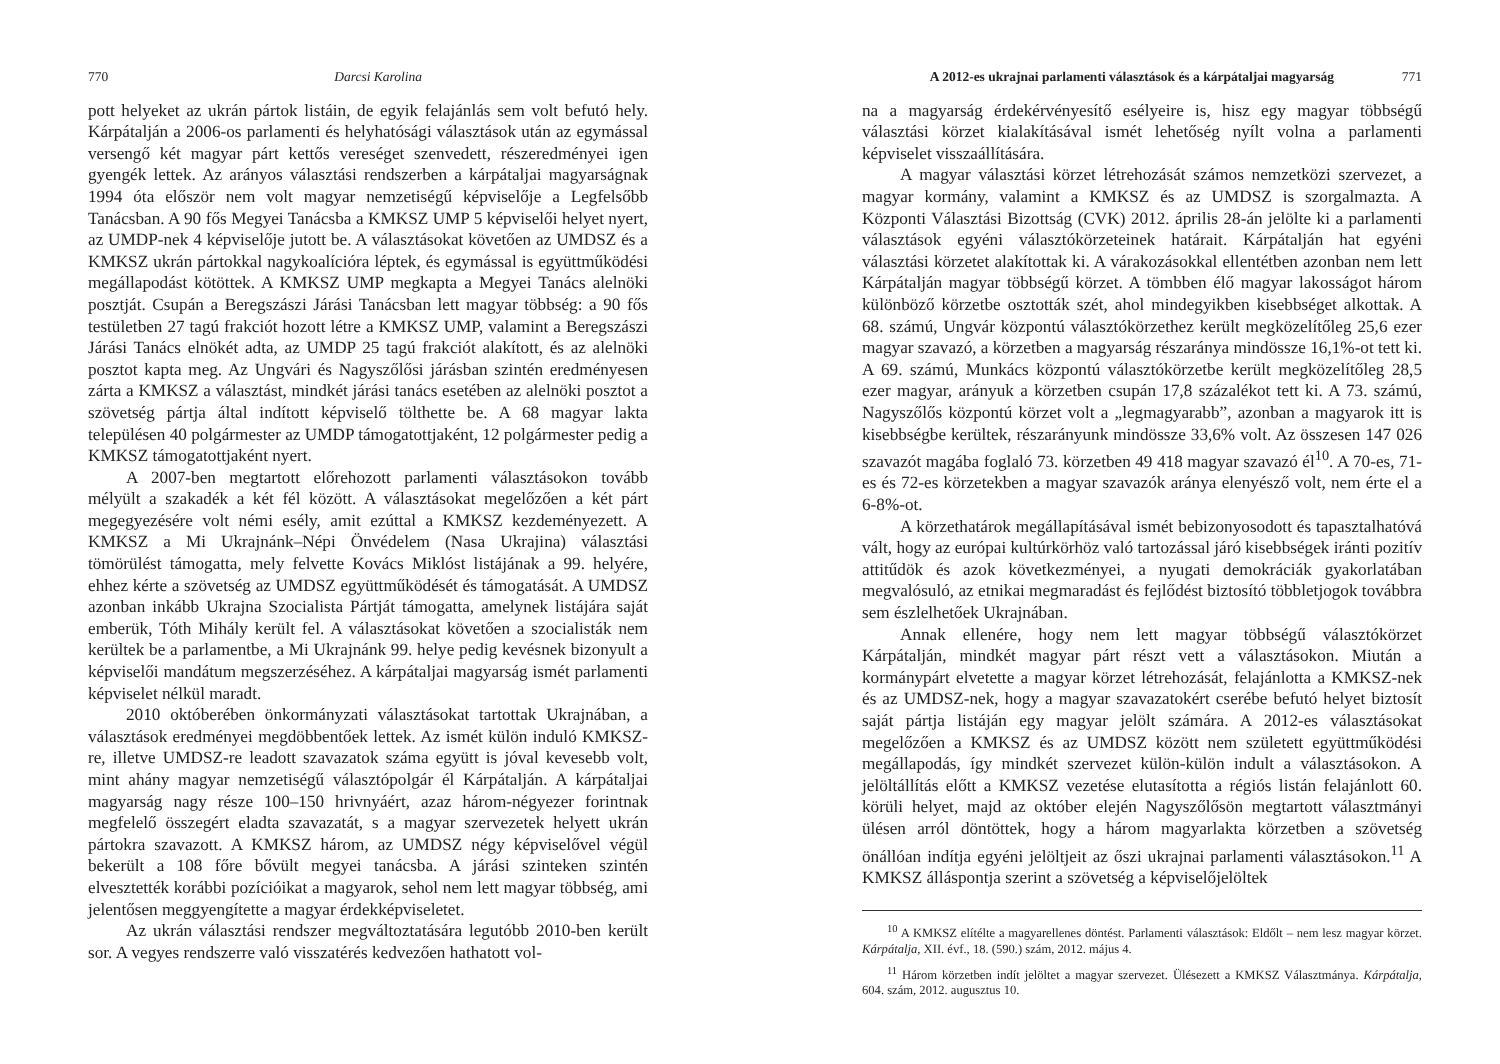770 Darcsi Karolina
pott helyeket az ukrán pártok listáin, de egyik felajánlás sem volt befutó hely. Kárpátalján a 2006-os parlamenti és helyhatósági választások után az egymással versengő két magyar párt kettős vereséget szenvedett, részeredményei igen gyengék lettek. Az arányos választási rendszerben a kárpátaljai magyarságnak 1994 óta először nem volt magyar nemzetiségű képviselője a Legfelsőbb Tanácsban. A 90 fős Megyei Tanácsba a KMKSZ UMP 5 képviselői helyet nyert, az UMDP-nek 4 képviselője jutott be. A választásokat követően az UMDSZ és a KMKSZ ukrán pártokkal nagykoalícióra léptek, és egymással is együttműködési megállapodást kötöttek. A KMKSZ UMP megkapta a Megyei Tanács alelnöki posztját. Csupán a Beregszászi Járási Tanácsban lett magyar többség: a 90 fős testületben 27 tagú frakciót hozott létre a KMKSZ UMP, valamint a Beregszászi Járási Tanács elnökét adta, az UMDP 25 tagú frakciót alakított, és az alelnöki posztot kapta meg. Az Ungvári és Nagyszőlősi járásban szintén eredményesen zárta a KMKSZ a választást, mindkét járási tanács esetében az alelnöki posztot a szövetség pártja által indított képviselő tölthette be. A 68 magyar lakta településen 40 polgármester az UMDP támogatottjaként, 12 polgármester pedig a KMKSZ támogatottjaként nyert.
A 2007-ben megtartott előrehozott parlamenti választásokon tovább mélyült a szakadék a két fél között. A választásokat megelőzően a két párt megegyezésére volt némi esély, amit ezúttal a KMKSZ kezdeményezett. A KMKSZ a Mi Ukrajnánk–Népi Önvédelem (Nasa Ukrajina) választási tömörülést támogatta, mely felvette Kovács Miklóst listájának a 99. helyére, ehhez kérte a szövetség az UMDSZ együttműködését és támogatását. A UMDSZ azonban inkább Ukrajna Szocialista Pártját támogatta, amelynek listájára saját emberük, Tóth Mihály került fel. A választásokat követően a szocialisták nem kerültek be a parlamentbe, a Mi Ukrajnánk 99. helye pedig kevésnek bizonyult a képviselői mandátum megszerzéséhez. A kárpátaljai magyarság ismét parlamenti képviselet nélkül maradt.
2010 októberében önkormányzati választásokat tartottak Ukrajnában, a választások eredményei megdöbbentőek lettek. Az ismét külön induló KMKSZ-re, illetve UMDSZ-re leadott szavazatok száma együtt is jóval kevesebb volt, mint ahány magyar nemzetiségű választópolgár él Kárpátalján. A kárpátaljai magyarság nagy része 100–150 hrivnyáért, azaz három-négyezer forintnak megfelelő összegért eladta szavazatát, s a magyar szervezetek helyett ukrán pártokra szavazott. A KMKSZ három, az UMDSZ négy képviselővel végül bekerült a 108 főre bővült megyei tanácsba. A járási szinteken szintén elvesztették korábbi pozícióikat a magyarok, sehol nem lett magyar többség, ami jelentősen meggyengítette a magyar érdekképviseletet.
Az ukrán választási rendszer megváltoztatására legutóbb 2010-ben került sor. A vegyes rendszerre való visszatérés kedvezően hathatott vol-
A 2012-es ukrajnai parlamenti választások és a kárpátaljai magyarság 771
na a magyarság érdekérvényesítő esélyeire is, hisz egy magyar többségű választási körzet kialakításával ismét lehetőség nyílt volna a parlamenti képviselet visszaállítására.
A magyar választási körzet létrehozását számos nemzetközi szervezet, a magyar kormány, valamint a KMKSZ és az UMDSZ is szorgalmazta. A Központi Választási Bizottság (CVK) 2012. április 28-án jelölte ki a parlamenti választások egyéni választókörzeteinek határait. Kárpátalján hat egyéni választási körzetet alakítottak ki. A várakozásokkal ellentétben azonban nem lett Kárpátalján magyar többségű körzet. A tömbben élő magyar lakosságot három különböző körzetbe osztották szét, ahol mindegyikben kisebbséget alkottak. A 68. számú, Ungvár központú választókörzethez került megközelítőleg 25,6 ezer magyar szavazó, a körzetben a magyarság részaránya mindössze 16,1%-ot tett ki. A 69. számú, Munkács központú választókörzetbe került megközelítőleg 28,5 ezer magyar, arányuk a körzetben csupán 17,8 százalékot tett ki. A 73. számú, Nagyszőlős központú körzet volt a „legmagyarabb”, azonban a magyarok itt is kisebbségbe kerültek, részarányunk mindössze 33,6% volt. Az összesen 147 026 szavazót magába foglaló 73. körzetben 49 418 magyar szavazó él<sup>10</sup>. A 70-es, 71-es és 72-es körzetekben a magyar szavazók aránya elenyésző volt, nem érte el a 6-8%-ot.
A körzethatárok megállapításával ismét bebizonyosodott és tapasztalhatóvá vált, hogy az európai kultúrkörhöz való tartozással járó kisebbségek iránti pozitív attitűdök és azok következményei, a nyugati demokráciák gyakorlatában megvalósuló, az etnikai megmaradást és fejlődést biztosító többletjogok továbbra sem észlelhetőek Ukrajnában.
Annak ellenére, hogy nem lett magyar többségű választókörzet Kárpátalján, mindkét magyar párt részt vett a választásokon. Miután a kormánypárt elvetette a magyar körzet létrehozását, felajánlotta a KMKSZ-nek és az UMDSZ-nek, hogy a magyar szavazatokért cserébe befutó helyet biztosít saját pártja listáján egy magyar jelölt számára. A 2012-es választásokat megelőzően a KMKSZ és az UMDSZ között nem született együttműködési megállapodás, így mindkét szervezet külön-külön indult a választásokon. A jelöltállítás előtt a KMKSZ vezetése elutasította a régiós listán felajánlott 60. körüli helyet, majd az október elején Nagyszőlősön megtartott választmányi ülésen arról döntöttek, hogy a három magyarlakta körzetben a szövetség önállóan indítja egyéni jelöltjeit az őszi ukrajnai parlamenti választásokon.<sup>11</sup> A KMKSZ álláspontja szerint a szövetség a képviselőjelöltek
<sup>10</sup> A KMKSZ elítélte a magyarellenes döntést. Parlamenti választások: Eldőlt – nem lesz magyar körzet. Kárpátalja, XII. évf., 18. (590.) szám, 2012. május 4.
<sup>11</sup> Három körzetben indít jelöltet a magyar szervezet. Ülésezett a KMKSZ Választmánya. Kárpátalja, 604. szám, 2012. augusztus 10.